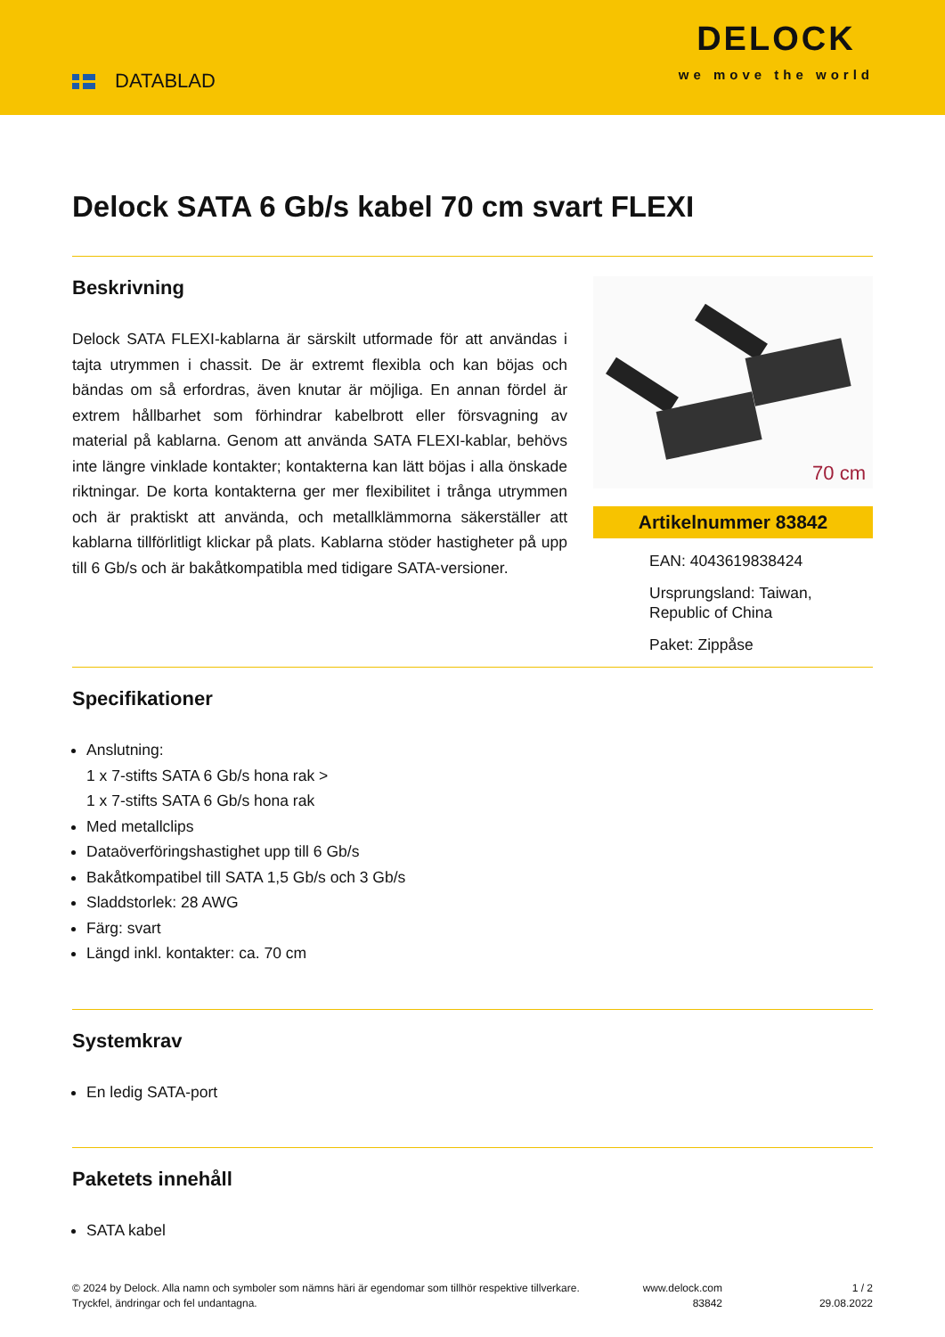DATABLAD
DELOCK
we move the world
Delock SATA 6 Gb/s kabel 70 cm svart FLEXI
Beskrivning
Delock SATA FLEXI-kablarna är särskilt utformade för att användas i tajta utrymmen i chassit. De är extremt flexibla och kan böjas och bändas om så erfordras, även knutar är möjliga. En annan fördel är extrem hållbarhet som förhindrar kabelbrott eller försvagning av material på kablarna. Genom att använda SATA FLEXI-kablar, behövs inte längre vinklade kontakter; kontakterna kan lätt böjas i alla önskade riktningar. De korta kontakterna ger mer flexibilitet i trånga utrymmen och är praktiskt att använda, och metallklämmorna säkerställer att kablarna tillförlitligt klickar på plats. Kablarna stöder hastigheter på upp till 6 Gb/s och är bakåtkompatibla med tidigare SATA-versioner.
70 cm
Artikelnummer 83842
EAN: 4043619838424
Ursprungsland: Taiwan, Republic of China
Paket: Zippåse
Specifikationer
Anslutning:
1 x 7-stifts SATA 6 Gb/s hona rak >
1 x 7-stifts SATA 6 Gb/s hona rak
Med metallclips
Dataöverföringshastighet upp till 6 Gb/s
Bakåtkompatibel till SATA 1,5 Gb/s och 3 Gb/s
Sladdstorlek: 28 AWG
Färg: svart
Längd inkl. kontakter: ca. 70 cm
Systemkrav
En ledig SATA-port
Paketets innehåll
SATA kabel
© 2024 by Delock. Alla namn och symboler som nämns häri är egendomar som tillhör respektive tillverkare. Tryckfel, ändringar och fel undantagna.
www.delock.com
83842
1 / 2
29.08.2022